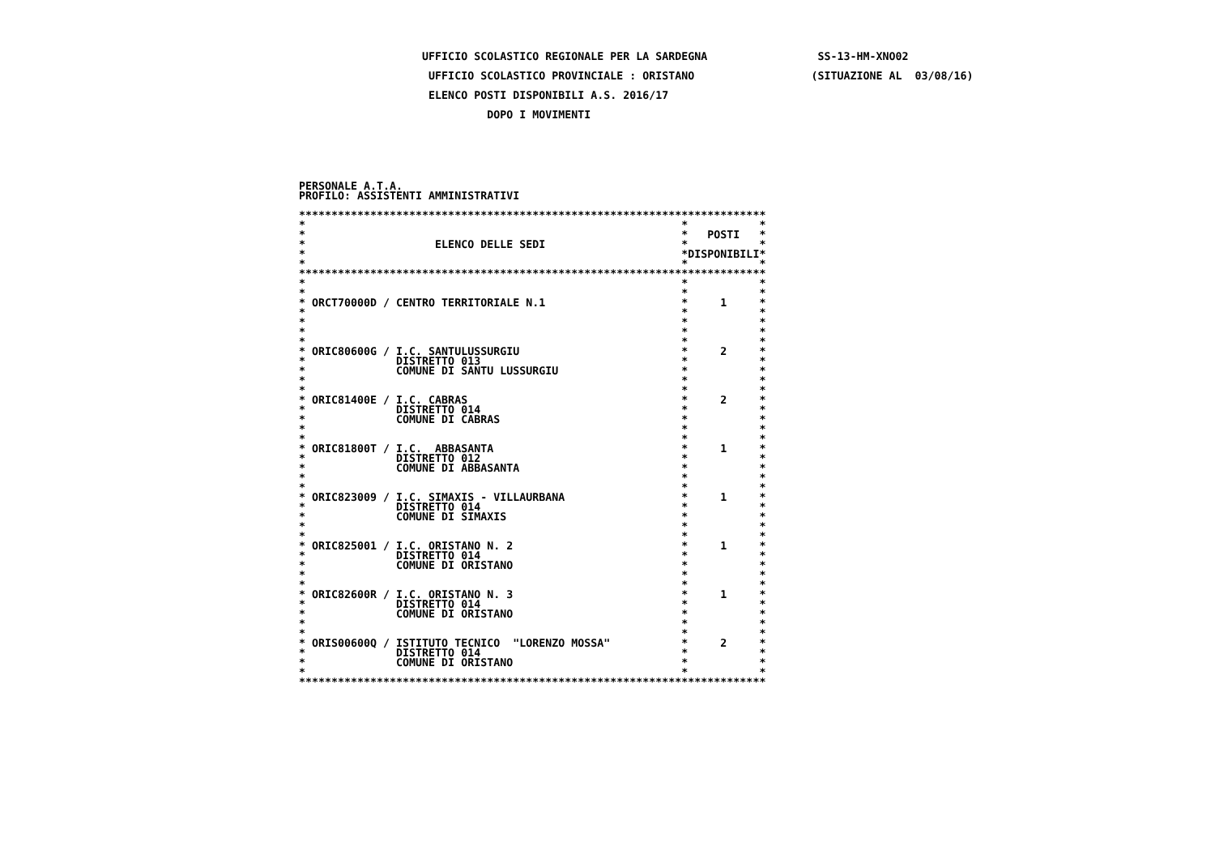UFFICIO SCOLASTICO REGIONALE PER LA SARDEGNA                 SS-13-HM-XNO02
                    UFFICIO SCOLASTICO PROVINCIALE : ORISTANO                  (SITUAZIONE AL  03/08/16)
                    ELENCO POSTI DISPONIBILI A.S. 2016/17
                             DOPO I MOVIMENTI
PERSONALE A.T.A.
PROFILO: ASSISTENTI AMMINISTRATIVI

************************************************************************
*                                                          *           *
*                                                          *   POSTI   *
*                    ELENCO DELLE SEDI                     *           *
*                                                          *DISPONIBILI*
*                                                          *           *
************************************************************************
*                                                          *           *
*                                                          *           *
* ORCT70000D / CENTRO TERRITORIALE N.1                     *     1     *
*                                                          *           *
*                                                          *           *
*                                                          *           *
*                                                          *           *
* ORIC80600G / I.C. SANTULUSSURGIU                         *     2     *
*              DISTRETTO 013                               *           *
*              COMUNE DI SANTU LUSSURGIU                   *           *
*                                                          *           *
*                                                          *           *
* ORIC81400E / I.C. CABRAS                                 *     2     *
*              DISTRETTO 014                               *           *
*              COMUNE DI CABRAS                            *           *
*                                                          *           *
*                                                          *           *
* ORIC81800T / I.C.  ABBASANTA                             *     1     *
*              DISTRETTO 012                               *           *
*              COMUNE DI ABBASANTA                         *           *
*                                                          *           *
*                                                          *           *
* ORIC823009 / I.C. SIMAXIS - VILLAURBANA                  *     1     *
*              DISTRETTO 014                               *           *
*              COMUNE DI SIMAXIS                           *           *
*                                                          *           *
*                                                          *           *
* ORIC825001 / I.C. ORISTANO N. 2                          *     1     *
*              DISTRETTO 014                               *           *
*              COMUNE DI ORISTANO                          *           *
*                                                          *           *
*                                                          *           *
* ORIC82600R / I.C. ORISTANO N. 3                          *     1     *
*              DISTRETTO 014                               *           *
*              COMUNE DI ORISTANO                          *           *
*                                                          *           *
*                                                          *           *
* ORIS00600Q / ISTITUTO TECNICO  "LORENZO MOSSA"           *     2     *
*              DISTRETTO 014                               *           *
*              COMUNE DI ORISTANO                          *           *
*                                                          *           *
************************************************************************